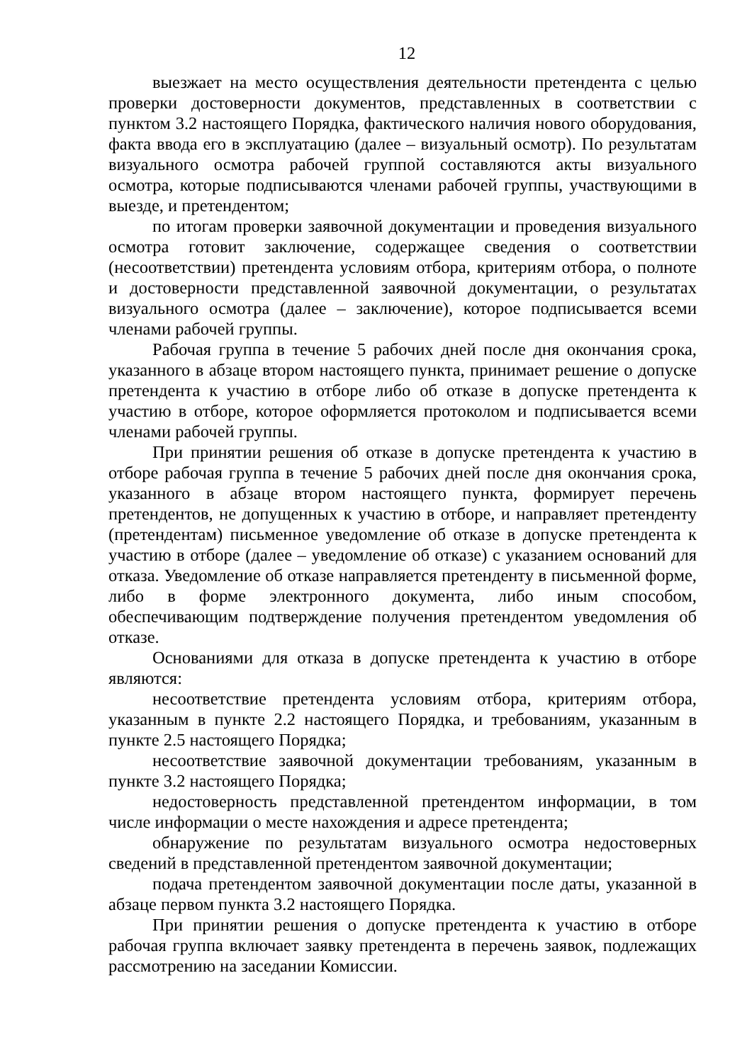12
выезжает на место осуществления деятельности претендента с целью проверки достоверности документов, представленных в соответствии с пунктом 3.2 настоящего Порядка, фактического наличия нового оборудования, факта ввода его в эксплуатацию (далее – визуальный осмотр). По результатам визуального осмотра рабочей группой составляются акты визуального осмотра, которые подписываются членами рабочей группы, участвующими в выезде, и претендентом;
по итогам проверки заявочной документации и проведения визуального осмотра готовит заключение, содержащее сведения о соответствии (несоответствии) претендента условиям отбора, критериям отбора, о полноте и достоверности представленной заявочной документации, о результатах визуального осмотра (далее – заключение), которое подписывается всеми членами рабочей группы.
Рабочая группа в течение 5 рабочих дней после дня окончания срока, указанного в абзаце втором настоящего пункта, принимает решение о допуске претендента к участию в отборе либо об отказе в допуске претендента к участию в отборе, которое оформляется протоколом и подписывается всеми членами рабочей группы.
При принятии решения об отказе в допуске претендента к участию в отборе рабочая группа в течение 5 рабочих дней после дня окончания срока, указанного в абзаце втором настоящего пункта, формирует перечень претендентов, не допущенных к участию в отборе, и направляет претенденту (претендентам) письменное уведомление об отказе в допуске претендента к участию в отборе (далее – уведомление об отказе) с указанием оснований для отказа. Уведомление об отказе направляется претенденту в письменной форме, либо в форме электронного документа, либо иным способом, обеспечивающим подтверждение получения претендентом уведомления об отказе.
Основаниями для отказа в допуске претендента к участию в отборе являются:
несоответствие претендента условиям отбора, критериям отбора, указанным в пункте 2.2 настоящего Порядка, и требованиям, указанным в пункте 2.5 настоящего Порядка;
несоответствие заявочной документации требованиям, указанным в пункте 3.2 настоящего Порядка;
недостоверность представленной претендентом информации, в том числе информации о месте нахождения и адресе претендента;
обнаружение по результатам визуального осмотра недостоверных сведений в представленной претендентом заявочной документации;
подача претендентом заявочной документации после даты, указанной в абзаце первом пункта 3.2 настоящего Порядка.
При принятии решения о допуске претендента к участию в отборе рабочая группа включает заявку претендента в перечень заявок, подлежащих рассмотрению на заседании Комиссии.